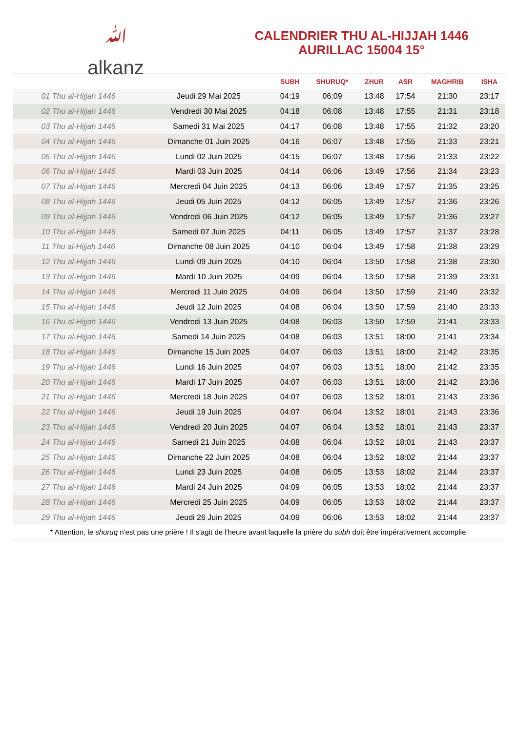ﷲ
alkanz
CALENDRIER THU AL-HIJJAH 1446
AURILLAC 15004 15°
| | | SUBH | SHURUQ* | ZHUR | ASR | MAGHRIB | ISHA |
| --- | --- | --- | --- | --- | --- | --- | --- |
| 01 Thu al-Hijjah 1446 | Jeudi 29 Mai 2025 | 04:19 | 06:09 | 13:48 | 17:54 | 21:30 | 23:17 |
| 02 Thu al-Hijjah 1446 | Vendredi 30 Mai 2025 | 04:18 | 06:08 | 13:48 | 17:55 | 21:31 | 23:18 |
| 03 Thu al-Hijjah 1446 | Samedi 31 Mai 2025 | 04:17 | 06:08 | 13:48 | 17:55 | 21:32 | 23:20 |
| 04 Thu al-Hijjah 1446 | Dimanche 01 Juin 2025 | 04:16 | 06:07 | 13:48 | 17:55 | 21:33 | 23:21 |
| 05 Thu al-Hijjah 1446 | Lundi 02 Juin 2025 | 04:15 | 06:07 | 13:48 | 17:56 | 21:33 | 23:22 |
| 06 Thu al-Hijjah 1446 | Mardi 03 Juin 2025 | 04:14 | 06:06 | 13:49 | 17:56 | 21:34 | 23:23 |
| 07 Thu al-Hijjah 1446 | Mercredi 04 Juin 2025 | 04:13 | 06:06 | 13:49 | 17:57 | 21:35 | 23:25 |
| 08 Thu al-Hijjah 1446 | Jeudi 05 Juin 2025 | 04:12 | 06:05 | 13:49 | 17:57 | 21:36 | 23:26 |
| 09 Thu al-Hijjah 1446 | Vendredi 06 Juin 2025 | 04:12 | 06:05 | 13:49 | 17:57 | 21:36 | 23:27 |
| 10 Thu al-Hijjah 1446 | Samedi 07 Juin 2025 | 04:11 | 06:05 | 13:49 | 17:57 | 21:37 | 23:28 |
| 11 Thu al-Hijjah 1446 | Dimanche 08 Juin 2025 | 04:10 | 06:04 | 13:49 | 17:58 | 21:38 | 23:29 |
| 12 Thu al-Hijjah 1446 | Lundi 09 Juin 2025 | 04:10 | 06:04 | 13:50 | 17:58 | 21:38 | 23:30 |
| 13 Thu al-Hijjah 1446 | Mardi 10 Juin 2025 | 04:09 | 06:04 | 13:50 | 17:58 | 21:39 | 23:31 |
| 14 Thu al-Hijjah 1446 | Mercredi 11 Juin 2025 | 04:09 | 06:04 | 13:50 | 17:59 | 21:40 | 23:32 |
| 15 Thu al-Hijjah 1446 | Jeudi 12 Juin 2025 | 04:08 | 06:04 | 13:50 | 17:59 | 21:40 | 23:33 |
| 16 Thu al-Hijjah 1446 | Vendredi 13 Juin 2025 | 04:08 | 06:03 | 13:50 | 17:59 | 21:41 | 23:33 |
| 17 Thu al-Hijjah 1446 | Samedi 14 Juin 2025 | 04:08 | 06:03 | 13:51 | 18:00 | 21:41 | 23:34 |
| 18 Thu al-Hijjah 1446 | Dimanche 15 Juin 2025 | 04:07 | 06:03 | 13:51 | 18:00 | 21:42 | 23:35 |
| 19 Thu al-Hijjah 1446 | Lundi 16 Juin 2025 | 04:07 | 06:03 | 13:51 | 18:00 | 21:42 | 23:35 |
| 20 Thu al-Hijjah 1446 | Mardi 17 Juin 2025 | 04:07 | 06:03 | 13:51 | 18:00 | 21:42 | 23:36 |
| 21 Thu al-Hijjah 1446 | Mercredi 18 Juin 2025 | 04:07 | 06:03 | 13:52 | 18:01 | 21:43 | 23:36 |
| 22 Thu al-Hijjah 1446 | Jeudi 19 Juin 2025 | 04:07 | 06:04 | 13:52 | 18:01 | 21:43 | 23:36 |
| 23 Thu al-Hijjah 1446 | Vendredi 20 Juin 2025 | 04:07 | 06:04 | 13:52 | 18:01 | 21:43 | 23:37 |
| 24 Thu al-Hijjah 1446 | Samedi 21 Juin 2025 | 04:08 | 06:04 | 13:52 | 18:01 | 21:43 | 23:37 |
| 25 Thu al-Hijjah 1446 | Dimanche 22 Juin 2025 | 04:08 | 06:04 | 13:52 | 18:02 | 21:44 | 23:37 |
| 26 Thu al-Hijjah 1446 | Lundi 23 Juin 2025 | 04:08 | 06:05 | 13:53 | 18:02 | 21:44 | 23:37 |
| 27 Thu al-Hijjah 1446 | Mardi 24 Juin 2025 | 04:09 | 06:05 | 13:53 | 18:02 | 21:44 | 23:37 |
| 28 Thu al-Hijjah 1446 | Mercredi 25 Juin 2025 | 04:09 | 06:05 | 13:53 | 18:02 | 21:44 | 23:37 |
| 29 Thu al-Hijjah 1446 | Jeudi 26 Juin 2025 | 04:09 | 06:06 | 13:53 | 18:02 | 21:44 | 23:37 |
* Attention, le shuruq n'est pas une prière ! Il s'agit de l'heure avant laquelle la prière du subh doit être impérativement accomplie.